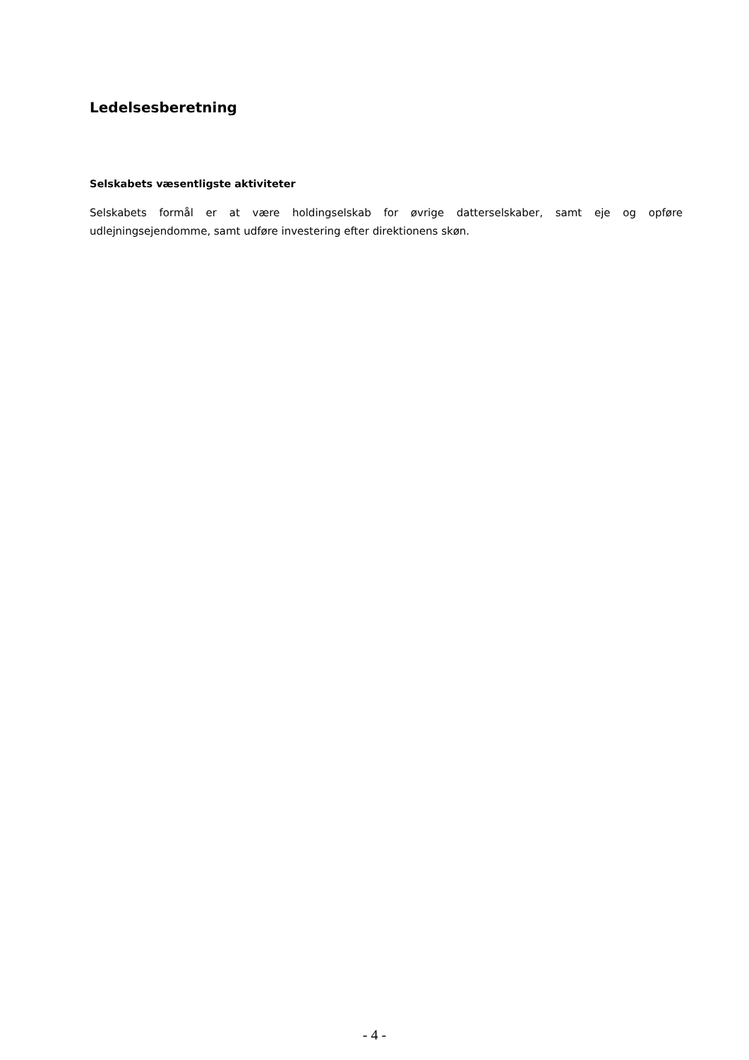Ledelsesberetning
Selskabets væsentligste aktiviteter
Selskabets formål er at være holdingselskab for øvrige datterselskaber, samt eje og opføre udlejningsejendomme, samt udføre investering efter direktionens skøn.
- 4 -